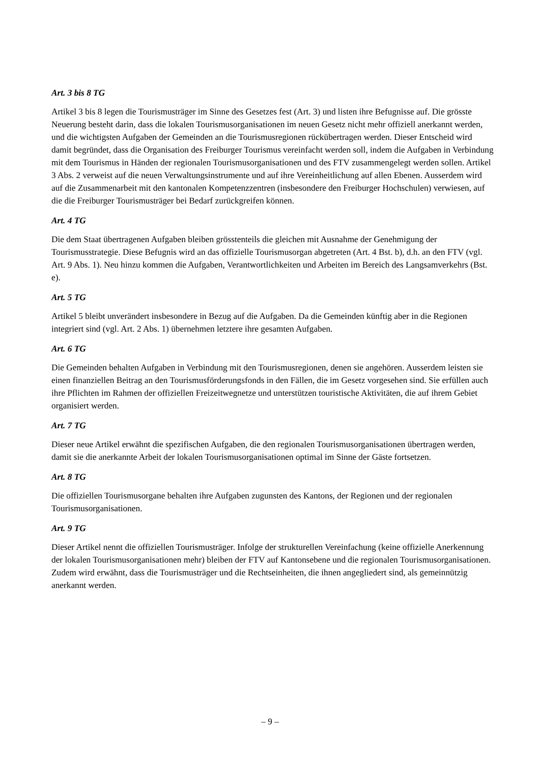Art. 3 bis 8 TG
Artikel 3 bis 8 legen die Tourismusträger im Sinne des Gesetzes fest (Art. 3) und listen ihre Befugnisse auf. Die grösste Neuerung besteht darin, dass die lokalen Tourismusorganisationen im neuen Gesetz nicht mehr offiziell anerkannt werden, und die wichtigsten Aufgaben der Gemeinden an die Tourismusregionen rückübertragen werden. Dieser Entscheid wird damit begründet, dass die Organisation des Freiburger Tourismus vereinfacht werden soll, indem die Aufgaben in Verbindung mit dem Tourismus in Händen der regionalen Tourismusorganisationen und des FTV zusammengelegt werden sollen. Artikel 3 Abs. 2 verweist auf die neuen Verwaltungsinstrumente und auf ihre Vereinheitlichung auf allen Ebenen. Ausserdem wird auf die Zusammenarbeit mit den kantonalen Kompetenzzentren (insbesondere den Freiburger Hochschulen) verwiesen, auf die die Freiburger Tourismusträger bei Bedarf zurückgreifen können.
Art. 4 TG
Die dem Staat übertragenen Aufgaben bleiben grösstenteils die gleichen mit Ausnahme der Genehmigung der Tourismusstrategie. Diese Befugnis wird an das offizielle Tourismusorgan abgetreten (Art. 4 Bst. b), d.h. an den FTV (vgl. Art. 9 Abs. 1). Neu hinzu kommen die Aufgaben, Verantwortlichkeiten und Arbeiten im Bereich des Langsamverkehrs (Bst. e).
Art. 5 TG
Artikel 5 bleibt unverändert insbesondere in Bezug auf die Aufgaben. Da die Gemeinden künftig aber in die Regionen integriert sind (vgl. Art. 2 Abs. 1) übernehmen letztere ihre gesamten Aufgaben.
Art. 6 TG
Die Gemeinden behalten Aufgaben in Verbindung mit den Tourismusregionen, denen sie angehören. Ausserdem leisten sie einen finanziellen Beitrag an den Tourismusförderungsfonds in den Fällen, die im Gesetz vorgesehen sind. Sie erfüllen auch ihre Pflichten im Rahmen der offiziellen Freizeitwegnetze und unterstützen touristische Aktivitäten, die auf ihrem Gebiet organisiert werden.
Art. 7 TG
Dieser neue Artikel erwähnt die spezifischen Aufgaben, die den regionalen Tourismusorganisationen übertragen werden, damit sie die anerkannte Arbeit der lokalen Tourismusorganisationen optimal im Sinne der Gäste fortsetzen.
Art. 8 TG
Die offiziellen Tourismusorgane behalten ihre Aufgaben zugunsten des Kantons, der Regionen und der regionalen Tourismusorganisationen.
Art. 9 TG
Dieser Artikel nennt die offiziellen Tourismusträger. Infolge der strukturellen Vereinfachung (keine offizielle Anerkennung der lokalen Tourismusorganisationen mehr) bleiben der FTV auf Kantonsebene und die regionalen Tourismusorganisationen. Zudem wird erwähnt, dass die Tourismusträger und die Rechtseinheiten, die ihnen angegliedert sind, als gemeinnützig anerkannt werden.
– 9 –